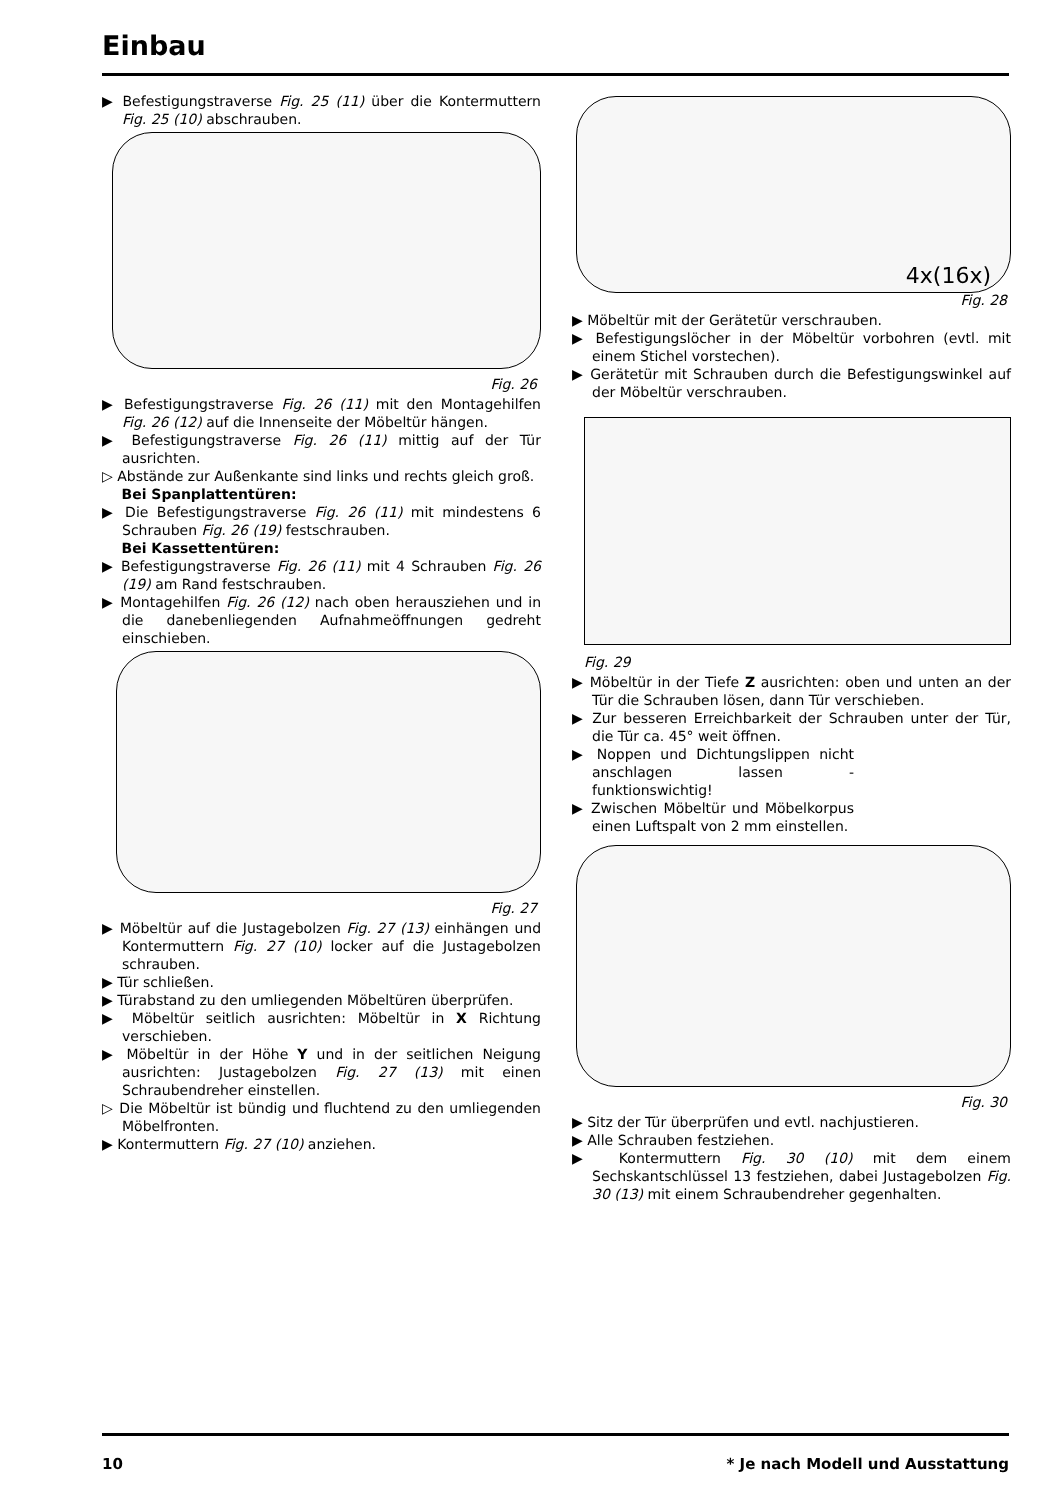Einbau
▶ Befestigungstraverse Fig. 25 (11) über die Kontermuttern Fig. 25 (10) abschrauben.
Fig. 26
▶ Befestigungstraverse Fig. 26 (11) mit den Montagehilfen Fig. 26 (12) auf die Innenseite der Möbeltür hängen.
▶ Befestigungstraverse Fig. 26 (11) mittig auf der Tür ausrichten.
▷ Abstände zur Außenkante sind links und rechts gleich groß.
Bei Spanplattentüren:
▶ Die Befestigungstraverse Fig. 26 (11) mit mindestens 6 Schrauben Fig. 26 (19) festschrauben.
Bei Kassettentüren:
▶ Befestigungstraverse Fig. 26 (11) mit 4 Schrauben Fig. 26 (19) am Rand festschrauben.
▶ Montagehilfen Fig. 26 (12) nach oben herausziehen und in die danebenliegenden Aufnahmeöffnungen gedreht einschieben.
Fig. 27
▶ Möbeltür auf die Justagebolzen Fig. 27 (13) einhängen und Kontermuttern Fig. 27 (10) locker auf die Justagebolzen schrauben.
▶ Tür schließen.
▶ Türabstand zu den umliegenden Möbeltüren überprüfen.
▶ Möbeltür seitlich ausrichten: Möbeltür in X Richtung verschieben.
▶ Möbeltür in der Höhe Y und in der seitlichen Neigung ausrichten: Justagebolzen Fig. 27 (13) mit einen Schraubendreher einstellen.
▷ Die Möbeltür ist bündig und fluchtend zu den umliegenden Möbelfronten.
▶ Kontermuttern Fig. 27 (10) anziehen.
4x(16x)
Fig. 28
▶ Möbeltür mit der Gerätetür verschrauben.
▶ Befestigungslöcher in der Möbeltür vorbohren (evtl. mit einem Stichel vorstechen).
▶ Gerätetür mit Schrauben durch die Befestigungswinkel auf der Möbeltür verschrauben.
Fig. 29
▶ Möbeltür in der Tiefe Z ausrichten: oben und unten an der Tür die Schrauben lösen, dann Tür verschieben.
▶ Zur besseren Erreichbarkeit der Schrauben unter der Tür, die Tür ca. 45° weit öffnen.
▶ Noppen und Dichtungslippen nicht anschlagen lassen - funktionswichtig!
▶ Zwischen Möbeltür und Möbelkorpus einen Luftspalt von 2 mm einstellen.
Fig. 30
▶ Sitz der Tür überprüfen und evtl. nachjustieren.
▶ Alle Schrauben festziehen.
▶ Kontermuttern Fig. 30 (10) mit dem einem Sechskantschlüssel 13 festziehen, dabei Justagebolzen Fig. 30 (13) mit einem Schraubendreher gegenhalten.
10 * Je nach Modell und Ausstattung